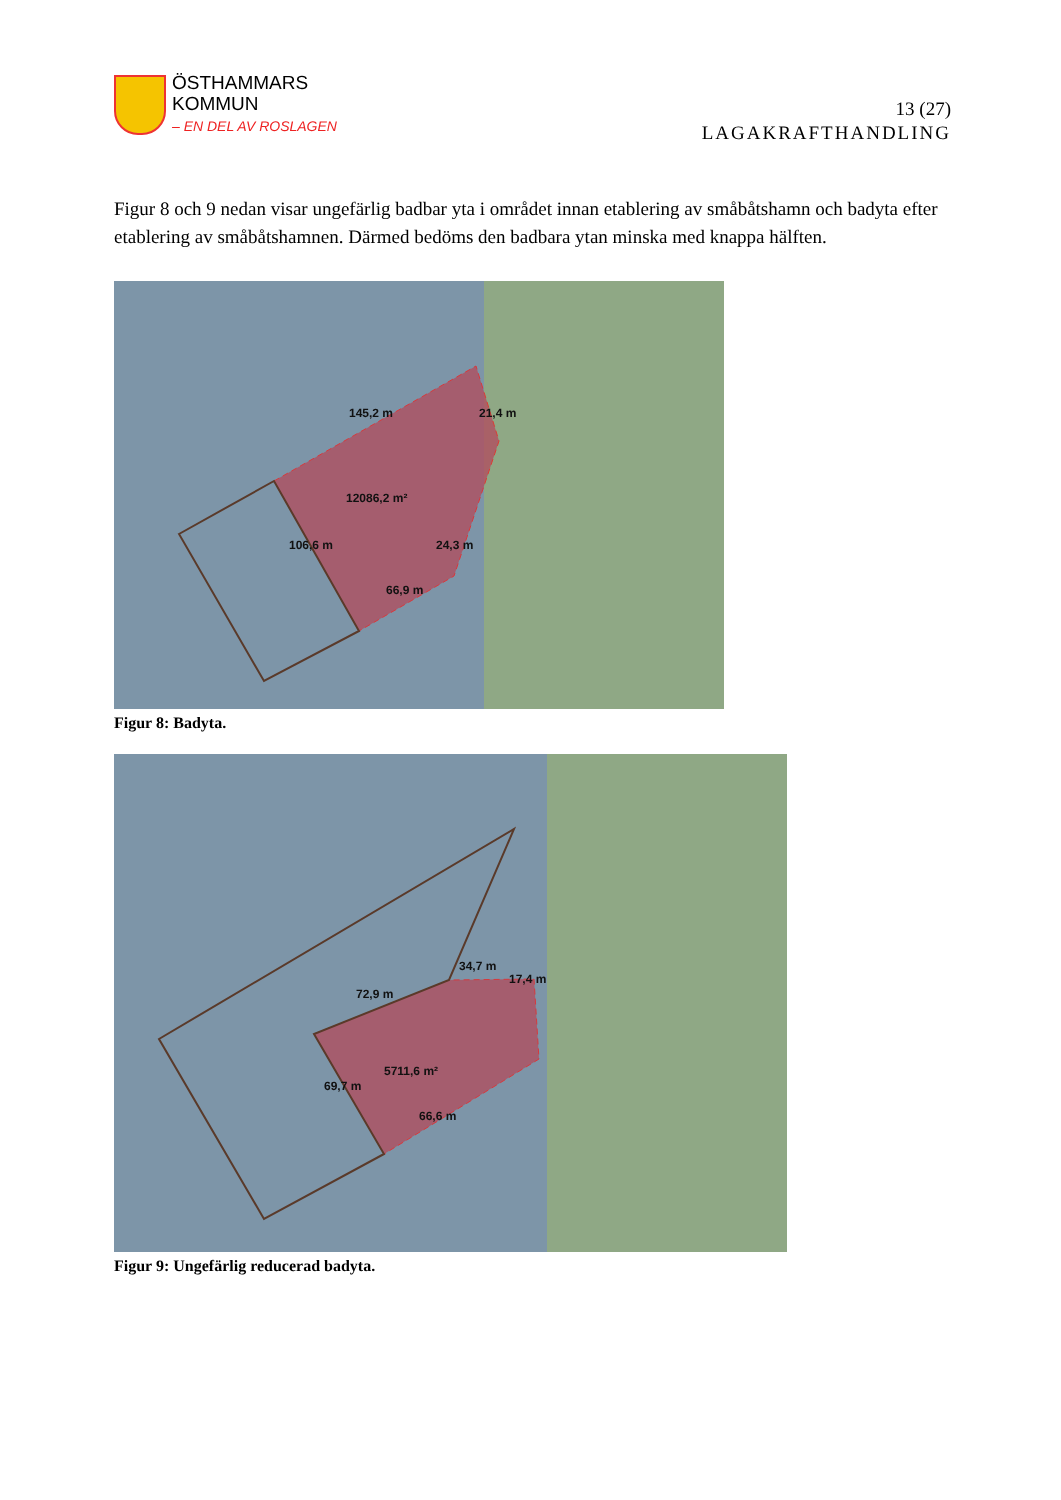ÖSTHAMMARS
KOMMUN
– EN DEL AV ROSLAGEN
13 (27)
LAGAKRAFTHANDLING
Figur 8 och 9 nedan visar ungefärlig badbar yta i området innan etablering av småbåtshamn och badyta efter etablering av småbåtshamnen. Därmed bedöms den badbara ytan minska med knappa hälften.
145,2 m 21,4 m
12086,2 m²
106,6 m 24,3 m
66,9 m
Figur 8: Badyta.
34,7 m
17,4 m
72,9 m
5711,6 m²
69,7 m
66,6 m
Figur 9: Ungefärlig reducerad badyta.